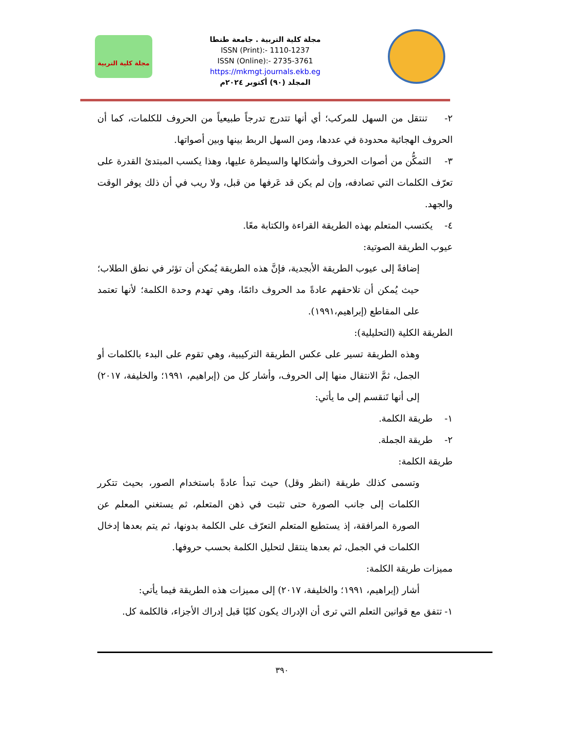مجلة كلية التربية . جامعة طنطا
ISSN (Print):- 1110-1237
ISSN (Online):- 2735-3761
https://mkmgt.journals.ekb.eg
المجلد (٩٠) أكتوبر ٢٠٢٤م
مجلة كلية التربية
٢- تنتقل من السهل للمركب؛ أي أنها تتدرج تدرجاً طبيعياً من الحروف للكلمات، كما أن الحروف الهجائية محدودة في عددها، ومن السهل الربط بينها وبين أصواتها.
٣- التمكُّن من أصوات الحروف وأشكالها والسيطرة عليها، وهذا يكسب المبتدئ القدرة على تعرّف الكلمات التي تصادفه، وإن لم يكن قد عَرفها من قبل، ولا ريب في أن ذلك يوفر الوقت والجهد.
٤- يكتسب المتعلم بهذه الطريقة القراءة والكتابة معًا.
عيوب الطريقة الصوتية:
إضافةً إلى عيوب الطريقة الأبجدية، فإنَّ هذه الطريقة يُمكن أن تؤثر في نطق الطلاب؛ حيث يُمكن أن تلاحقهم عادةً مد الحروف دائمًا، وهي تهدم وحدة الكلمة؛ لأنها تعتمد على المقاطع (إبراهيم،١٩٩١).
الطريقة الكلية (التحليلية):
وهذه الطريقة تسير على عكس الطريقة التركيبية، وهي تقوم على البدء بالكلمات أو الجمل، ثمَّ الانتقال منها إلى الحروف، وأشار كل من (إبراهيم، ١٩٩١؛ والخليفة، ٢٠١٧) إلى أنها تَنقسم إلى ما يأتي:
١- طريقة الكلمة.
٢- طريقة الجملة.
طريقة الكلمة:
وتسمى كذلك طريقة (انظر وقل) حيث تبدأ عادةً باستخدام الصور، بحيث تتكرر الكلمات إلى جانب الصورة حتى تثبت في ذهن المتعلم، ثم يستغني المعلم عن الصورة المرافقة، إذ يستطيع المتعلم التعرّف على الكلمة بدونها، ثم يتم بعدها إدخال الكلمات في الجمل، ثم بعدها ينتقل لتحليل الكلمة بحسب حروفها.
مميزات طريقة الكلمة:
أشار (إبراهيم، ١٩٩١؛ والخليفة، ٢٠١٧) إلى مميزات هذه الطريقة فيما يأتي:
١- تتفق مع قوانين التعلم التي ترى أن الإدراك يكون كليًا قبل إدراك الأجزاء، فالكلمة كل.
٣٩٠